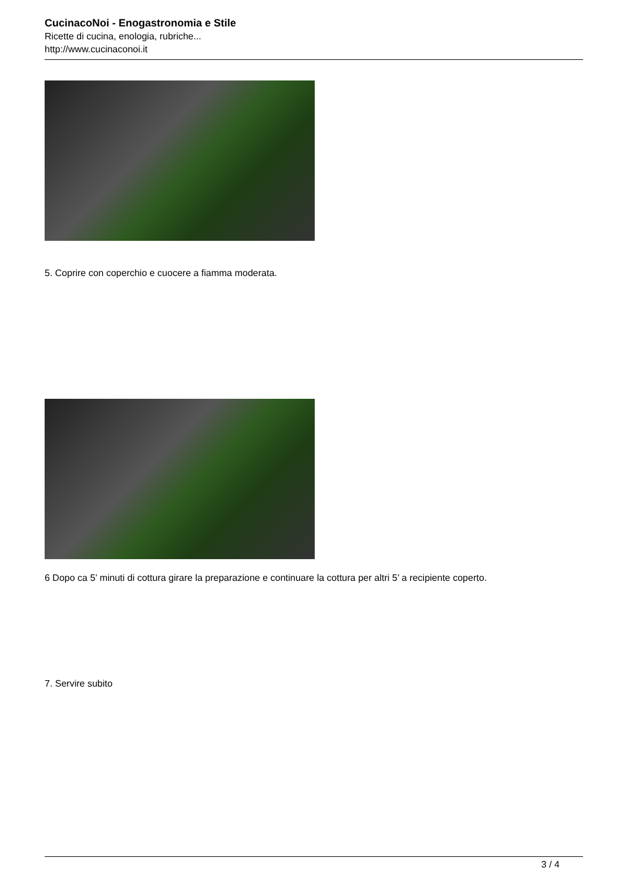CucinacoNoi - Enogastronomia e Stile
Ricette di cucina, enologia, rubriche...
http://www.cucinaconoi.it
5. Coprire con coperchio e cuocere a fiamma moderata.
6 Dopo ca 5’ minuti di cottura girare la preparazione e continuare la cottura per altri 5’ a recipiente coperto.
7. Servire subito
3 / 4